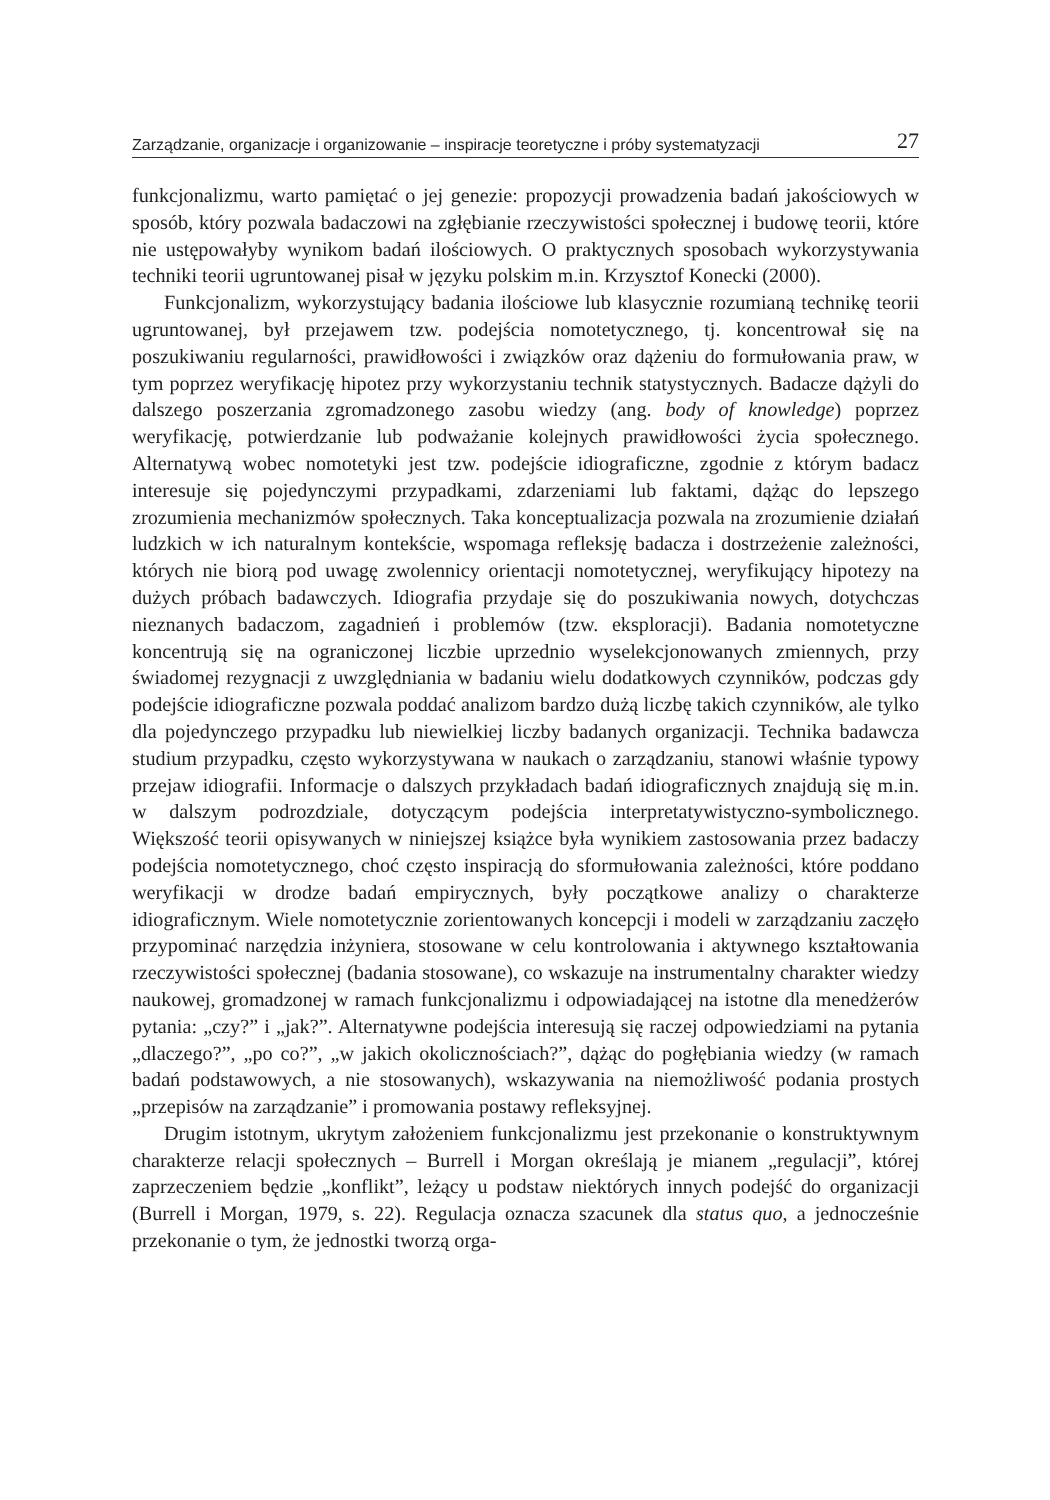Zarządzanie, organizacje i organizowanie – inspiracje teoretyczne i próby systematyzacji 27
funkcjonalizmu, warto pamiętać o jej genezie: propozycji prowadzenia badań jakościowych w sposób, który pozwala badaczowi na zgłębianie rzeczywistości społecznej i budowę teorii, które nie ustępowałyby wynikom badań ilościowych. O praktycznych sposobach wykorzystywania techniki teorii ugruntowanej pisał w języku polskim m.in. Krzysztof Konecki (2000).
Funkcjonalizm, wykorzystujący badania ilościowe lub klasycznie rozumianą technikę teorii ugruntowanej, był przejawem tzw. podejścia nomotetycznego, tj. koncentrował się na poszukiwaniu regularności, prawidłowości i związków oraz dążeniu do formułowania praw, w tym poprzez weryfikację hipotez przy wykorzystaniu technik statystycznych. Badacze dążyli do dalszego poszerzania zgromadzonego zasobu wiedzy (ang. body of knowledge) poprzez weryfikację, potwierdzanie lub podważanie kolejnych prawidłowości życia społecznego. Alternatywą wobec nomotetyki jest tzw. podejście idiograficzne, zgodnie z którym badacz interesuje się pojedynczymi przypadkami, zdarzeniami lub faktami, dążąc do lepszego zrozumienia mechanizmów społecznych. Taka konceptualizacja pozwala na zrozumienie działań ludzkich w ich naturalnym kontekście, wspomaga refleksję badacza i dostrzeżenie zależności, których nie biorą pod uwagę zwolennicy orientacji nomotetycznej, weryfikujący hipotezy na dużych próbach badawczych. Idiografia przydaje się do poszukiwania nowych, dotychczas nieznanych badaczom, zagadnień i problemów (tzw. eksploracji). Badania nomotetyczne koncentrują się na ograniczonej liczbie uprzednio wyselekcjonowanych zmiennych, przy świadomej rezygnacji z uwzględniania w badaniu wielu dodatkowych czynników, podczas gdy podejście idiograficzne pozwala poddać analizom bardzo dużą liczbę takich czynników, ale tylko dla pojedynczego przypadku lub niewielkiej liczby badanych organizacji. Technika badawcza studium przypadku, często wykorzystywana w naukach o zarządzaniu, stanowi właśnie typowy przejaw idiografii. Informacje o dalszych przykładach badań idiograficznych znajdują się m.in. w dalszym podrozdziale, dotyczącym podejścia interpretatywistyczno-symbolicznego. Większość teorii opisywanych w niniejszej książce była wynikiem zastosowania przez badaczy podejścia nomotetycznego, choć często inspiracją do sformułowania zależności, które poddano weryfikacji w drodze badań empirycznych, były początkowe analizy o charakterze idiograficznym. Wiele nomotetycznie zorientowanych koncepcji i modeli w zarządzaniu zaczęło przypominać narzędzia inżyniera, stosowane w celu kontrolowania i aktywnego kształtowania rzeczywistości społecznej (badania stosowane), co wskazuje na instrumentalny charakter wiedzy naukowej, gromadzonej w ramach funkcjonalizmu i odpowiadającej na istotne dla menedżerów pytania: „czy?” i „jak?”. Alternatywne podejścia interesują się raczej odpowiedziami na pytania „dlaczego?”, „po co?”, „w jakich okolicznościach?”, dążąc do pogłębiania wiedzy (w ramach badań podstawowych, a nie stosowanych), wskazywania na niemożliwość podania prostych „przepisów na zarządzanie” i promowania postawy refleksyjnej.
Drugim istotnym, ukrytym założeniem funkcjonalizmu jest przekonanie o konstruktywnym charakterze relacji społecznych – Burrell i Morgan określają je mianem „regulacji”, której zaprzeczeniem będzie „konflikt”, leżący u podstaw niektórych innych podejść do organizacji (Burrell i Morgan, 1979, s. 22). Regulacja oznacza szacunek dla status quo, a jednocześnie przekonanie o tym, że jednostki tworzą orga-